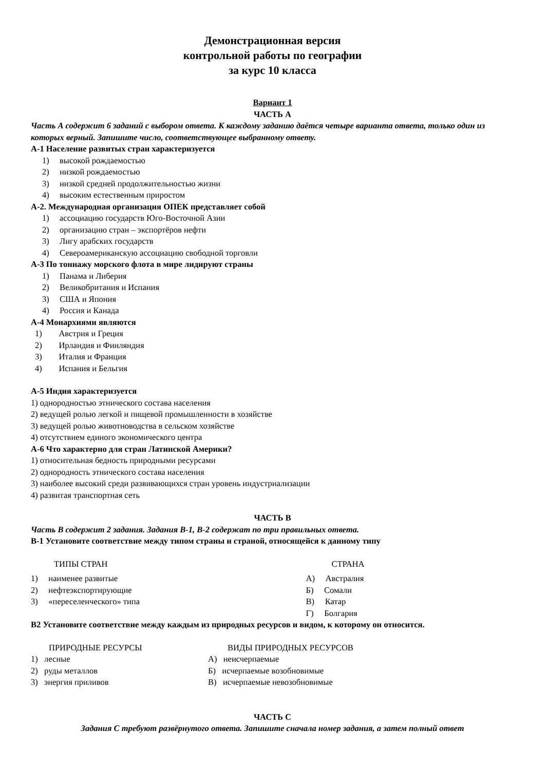Демонстрационная версия
контрольной работы по географии
за курс 10 класса
Вариант 1
ЧАСТЬ А
Часть А содержит 6 заданий с выбором ответа. К каждому заданию даётся четыре варианта ответа, только один из которых верный. Запишите число, соответствующее выбранному ответу.
А-1 Население развитых стран характеризуется
1) высокой рождаемостью
2) низкой рождаемостью
3) низкой средней продолжительностью жизни
4) высоким естественным приростом
А-2. Международная организация ОПЕК представляет собой
1) ассоциацию государств Юго-Восточной Азии
2) организацию стран – экспортёров нефти
3) Лигу арабских государств
4) Североамериканскую ассоциацию свободной торговли
А-3 По тоннажу морского флота в мире лидируют страны
1) Панама и Либерия
2) Великобритания и Испания
3) США и Япония
4) Россия и Канада
А-4 Монархиями являются
1) Австрия и Греция
2) Ирландия и Финляндия
3) Италия и Франция
4) Испания и Бельгия
А-5 Индия характеризуется
1) однородностью этнического состава населения
2) ведущей ролью легкой и пищевой промышленности в хозяйстве
3) ведущей ролью животноводства в сельском хозяйстве
4) отсутствием единого экономического центра
А-6 Что характерно для стран Латинской Америки?
1) относительная бедность природными ресурсами
2) однородность этнического состава населения
3) наиболее высокий среди развивающихся стран уровень индустриализации
4) развитая транспортная сеть
ЧАСТЬ В
Часть В содержит 2 задания. Задания В-1, В-2 содержат по три правильных ответа.
В-1 Установите соответствие между типом страны и страной, относящейся к данному типу
ТИПЫ СТРАН СТРАНА
1) наименее развитые
2) нефтеэкспортирующие
3) «переселенческого» типа
А) Австралия
Б) Сомали
В) Катар
Г) Болгария
В2 Установите соответствие между каждым из природных ресурсов и видом, к которому он относится.
ПРИРОДНЫЕ РЕСУРСЫ
1) лесные
2) руды металлов
3) энергия приливов
ВИДЫ ПРИРОДНЫХ РЕСУРСОВ
А) неисчерпаемые
Б) исчерпаемые возобновимые
В) исчерпаемые невозобновимые
ЧАСТЬ С
Задания С требуют развёрнутого ответа. Запишите сначала номер задания, а затем полный ответ